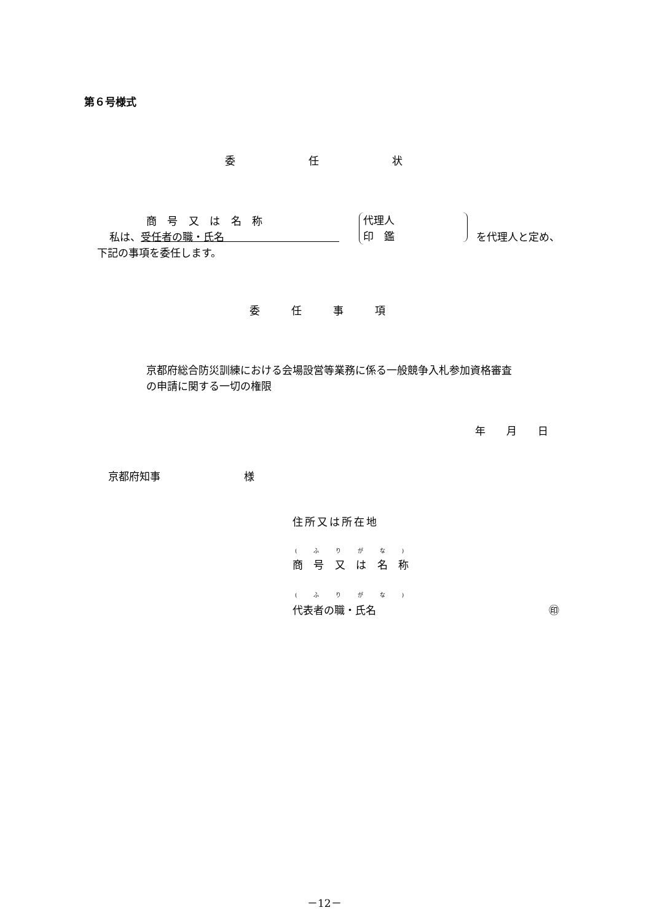第６号様式
委　　　　　　　任　　　　　　　状
商 号 又 は 名 称
私は、受任者の職・氏名　　　　　　　　　　　
代理人
印　鑑
を代理人と定め、
下記の事項を委任します。
委　　　任　　　事　　　項
京都府総合防災訓練における会場設営等業務に係る一般競争入札参加資格審査
の申請に関する一切の権限
年　　月　　日
京都府知事　　　　　　　　様
住所又は所在地
( ふ り が な )
商 号 又 は 名 称
( ふ り が な )
代表者の職・氏名 ㊞
－12－